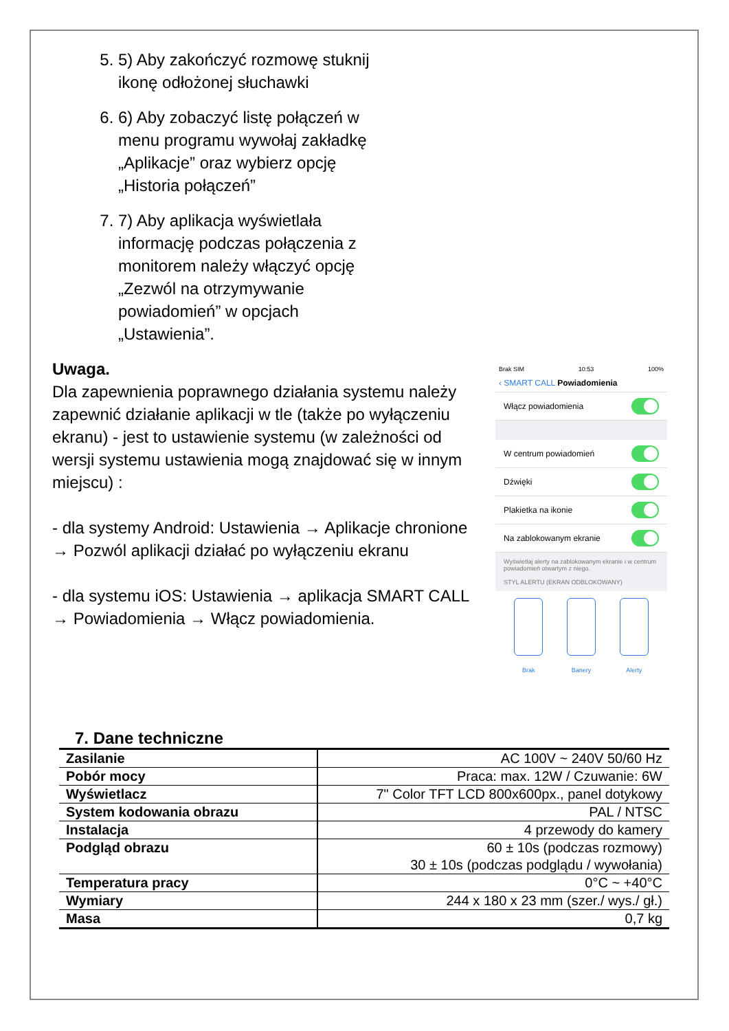5. 5) Aby zakończyć rozmowę stuknij ikonę odłożonej słuchawki
6. 6) Aby zobaczyć listę połączeń w menu programu wywołaj zakładkę „Aplikacje” oraz wybierz opcję „Historia połączeń”
7. 7) Aby aplikacja wyświetlała informację podczas połączenia z monitorem należy włączyć opcję „Zezwól na otrzymywanie powiadomień” w opcjach „Ustawienia”.
Uwaga.
Dla zapewnienia poprawnego działania systemu należy zapewnić działanie aplikacji w tle (także po wyłączeniu ekranu) - jest to ustawienie systemu (w zależności od wersji systemu ustawienia mogą znajdować się w innym miejscu) :
- dla systemy Android: Ustawienia → Aplikacje chronione → Pozwól aplikacji działać po wyłączeniu ekranu
- dla systemu iOS: Ustawienia → aplikacja SMART CALL → Powiadomienia → Włącz powiadomienia.
Brak SIM 10:53 100%
‹ SMART CALL Powiadomienia
Włącz powiadomienia
W centrum powiadomień
Dźwięki
Plakietka na ikonie
Na zablokowanym ekranie
Wyświetlaj alerty na zablokowanym ekranie i w centrum powiadomień otwartym z niego.
STYL ALERTU (EKRAN ODBLOKOWANY)
Brak Banery Alerty
7. Dane techniczne
| Zasilanie | AC 100V ~ 240V 50/60 Hz |
| Pobór mocy | Praca: max. 12W / Czuwanie: 6W |
| Wyświetlacz | 7" Color TFT LCD 800x600px., panel dotykowy |
| System kodowania obrazu | PAL / NTSC |
| Instalacja | 4 przewody do kamery |
| Podgląd obrazu | 60 ± 10s (podczas rozmowy) 30 ± 10s (podczas podglądu / wywołania) |
| Temperatura pracy | 0°C ~ +40°C |
| Wymiary | 244 x 180 x 23 mm (szer./ wys./ gł.) |
| Masa | 0,7 kg |